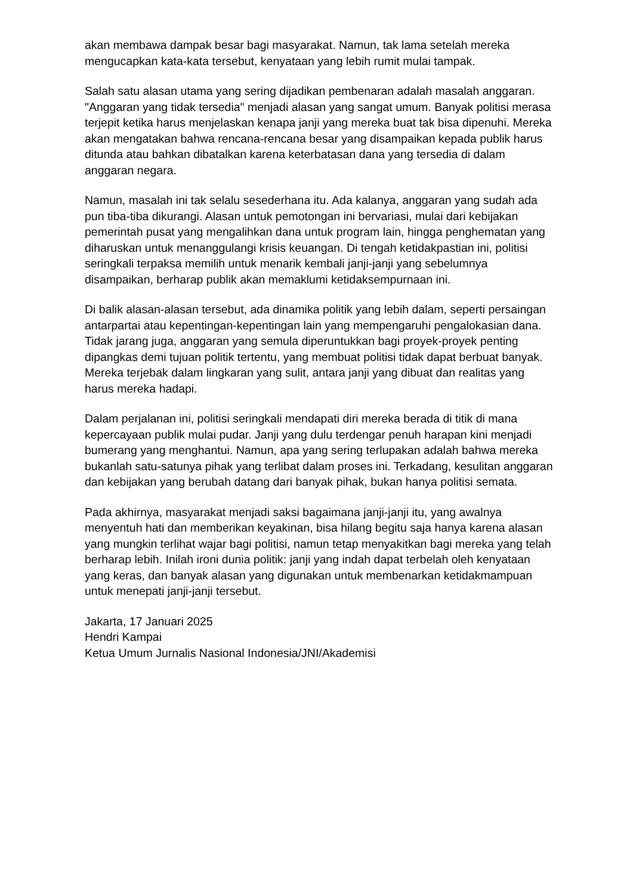akan membawa dampak besar bagi masyarakat. Namun, tak lama setelah mereka mengucapkan kata-kata tersebut, kenyataan yang lebih rumit mulai tampak.
Salah satu alasan utama yang sering dijadikan pembenaran adalah masalah anggaran. "Anggaran yang tidak tersedia" menjadi alasan yang sangat umum. Banyak politisi merasa terjepit ketika harus menjelaskan kenapa janji yang mereka buat tak bisa dipenuhi. Mereka akan mengatakan bahwa rencana-rencana besar yang disampaikan kepada publik harus ditunda atau bahkan dibatalkan karena keterbatasan dana yang tersedia di dalam anggaran negara.
Namun, masalah ini tak selalu sesederhana itu. Ada kalanya, anggaran yang sudah ada pun tiba-tiba dikurangi. Alasan untuk pemotongan ini bervariasi, mulai dari kebijakan pemerintah pusat yang mengalihkan dana untuk program lain, hingga penghematan yang diharuskan untuk menanggulangi krisis keuangan. Di tengah ketidakpastian ini, politisi seringkali terpaksa memilih untuk menarik kembali janji-janji yang sebelumnya disampaikan, berharap publik akan memaklumi ketidaksempurnaan ini.
Di balik alasan-alasan tersebut, ada dinamika politik yang lebih dalam, seperti persaingan antarpartai atau kepentingan-kepentingan lain yang mempengaruhi pengalokasian dana. Tidak jarang juga, anggaran yang semula diperuntukkan bagi proyek-proyek penting dipangkas demi tujuan politik tertentu, yang membuat politisi tidak dapat berbuat banyak. Mereka terjebak dalam lingkaran yang sulit, antara janji yang dibuat dan realitas yang harus mereka hadapi.
Dalam perjalanan ini, politisi seringkali mendapati diri mereka berada di titik di mana kepercayaan publik mulai pudar. Janji yang dulu terdengar penuh harapan kini menjadi bumerang yang menghantui. Namun, apa yang sering terlupakan adalah bahwa mereka bukanlah satu-satunya pihak yang terlibat dalam proses ini. Terkadang, kesulitan anggaran dan kebijakan yang berubah datang dari banyak pihak, bukan hanya politisi semata.
Pada akhirnya, masyarakat menjadi saksi bagaimana janji-janji itu, yang awalnya menyentuh hati dan memberikan keyakinan, bisa hilang begitu saja hanya karena alasan yang mungkin terlihat wajar bagi politisi, namun tetap menyakitkan bagi mereka yang telah berharap lebih. Inilah ironi dunia politik: janji yang indah dapat terbelah oleh kenyataan yang keras, dan banyak alasan yang digunakan untuk membenarkan ketidakmampuan untuk menepati janji-janji tersebut.
Jakarta, 17 Januari 2025
Hendri Kampai
Ketua Umum Jurnalis Nasional Indonesia/JNI/Akademisi